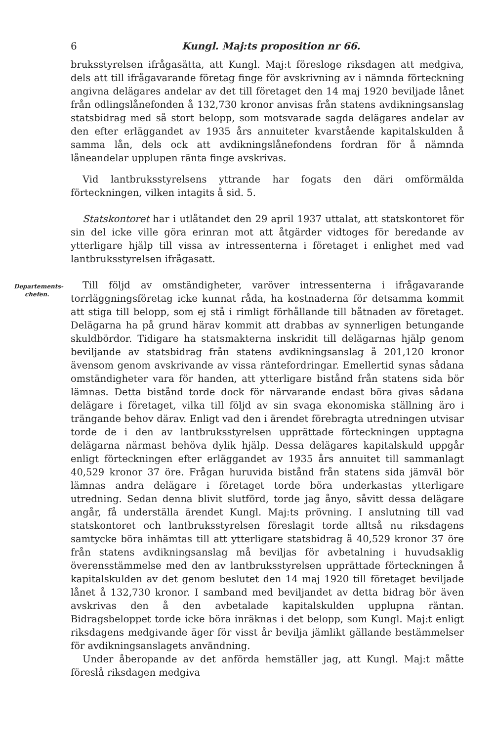6 Kungl. Maj:ts proposition nr 66.
bruksstyrelsen ifrågasätta, att Kungl. Maj:t föresloge riksdagen att medgiva, dels att till ifrågavarande företag finge för avskrivning av i nämnda förteckning angivna delägares andelar av det till företaget den 14 maj 1920 beviljade lånet från odlingslånefonden å 132,730 kronor anvisas från statens avdikningsanslag statsbidrag med så stort belopp, som motsvarade sagda delägares andelar av den efter erläggandet av 1935 års annuiteter kvarstående kapitalskulden å samma lån, dels ock att avdikningslånefondens fordran för å nämnda låneandelar upplupen ränta finge avskrivas.
Vid lantbruksstyrelsens yttrande har fogats den däri omförmälda förteckningen, vilken intagits å sid. 5.
Statskontoret har i utlåtandet den 29 april 1937 uttalat, att statskontoret för sin del icke ville göra erinran mot att åtgärder vidtoges för beredande av ytterligare hjälp till vissa av intressenterna i företaget i enlighet med vad lantbruksstyrelsen ifrågasatt.
Departements-
chefen.
Till följd av omständigheter, varöver intressenterna i ifrågavarande torrläggningsföretag icke kunnat råda, ha kostnaderna för detsamma kommit att stiga till belopp, som ej stå i rimligt förhållande till båtnaden av företaget. Delägarna ha på grund härav kommit att drabbas av synnerligen betungande skuldbördor. Tidigare ha statsmakterna inskridit till delägarnas hjälp genom beviljande av statsbidrag från statens avdikningsanslag å 201,120 kronor ävensom genom avskrivande av vissa räntefordringar. Emellertid synas sådana omständigheter vara för handen, att ytterligare bistånd från statens sida bör lämnas. Detta bistånd torde dock för närvarande endast böra givas sådana delägare i företaget, vilka till följd av sin svaga ekonomiska ställning äro i trängande behov därav. Enligt vad den i ärendet förebragta utredningen utvisar torde de i den av lantbruksstyrelsen upprättade förteckningen upptagna delägarna närmast behöva dylik hjälp. Dessa delägares kapitalskuld uppgår enligt förteckningen efter erläggandet av 1935 års annuitet till sammanlagt 40,529 kronor 37 öre. Frågan huruvida bistånd från statens sida jämväl bör lämnas andra delägare i företaget torde böra underkastas ytterligare utredning. Sedan denna blivit slutförd, torde jag ånyo, såvitt dessa delägare angår, få underställa ärendet Kungl. Maj:ts prövning. I anslutning till vad statskontoret och lantbruksstyrelsen föreslagit torde alltså nu riksdagens samtycke böra inhämtas till att ytterligare statsbidrag å 40,529 kronor 37 öre från statens avdikningsanslag må beviljas för avbetalning i huvudsaklig överensstämmelse med den av lantbruksstyrelsen upprättade förteckningen å kapitalskulden av det genom beslutet den 14 maj 1920 till företaget beviljade lånet å 132,730 kronor. I samband med beviljandet av detta bidrag bör även avskrivas den å den avbetalade kapitalskulden upplupna räntan. Bidragsbeloppet torde icke böra inräknas i det belopp, som Kungl. Maj:t enligt riksdagens medgivande äger för visst år bevilja jämlikt gällande bestämmelser för avdikningsanslagets användning.
Under åberopande av det anförda hemställer jag, att Kungl. Maj:t måtte föreslå riksdagen medgiva